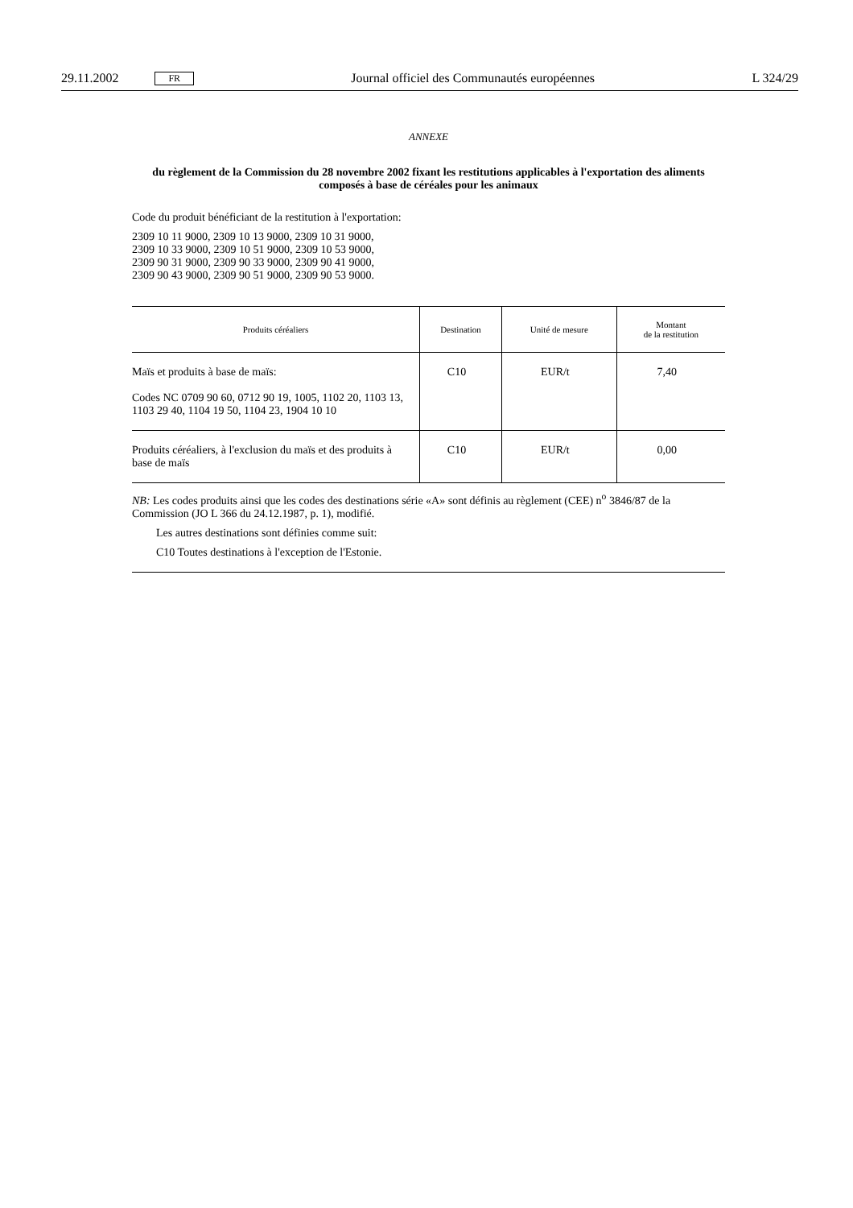29.11.2002 FR Journal officiel des Communautés européennes L 324/29
ANNEXE
du règlement de la Commission du 28 novembre 2002 fixant les restitutions applicables à l'exportation des aliments composés à base de céréales pour les animaux
Code du produit bénéficiant de la restitution à l'exportation:
2309 10 11 9000, 2309 10 13 9000, 2309 10 31 9000,
2309 10 33 9000, 2309 10 51 9000, 2309 10 53 9000,
2309 90 31 9000, 2309 90 33 9000, 2309 90 41 9000,
2309 90 43 9000, 2309 90 51 9000, 2309 90 53 9000.
| Produits céréaliers | Destination | Unité de mesure | Montant de la restitution |
| --- | --- | --- | --- |
| Maïs et produits à base de maïs: Codes NC 0709 90 60, 0712 90 19, 1005, 1102 20, 1103 13, 1103 29 40, 1104 19 50, 1104 23, 1904 10 10 | C10 | EUR/t | 7,40 |
| Produits céréaliers, à l'exclusion du maïs et des produits à base de maïs | C10 | EUR/t | 0,00 |
NB: Les codes produits ainsi que les codes des destinations série «A» sont définis au règlement (CEE) n<sup>o</sup> 3846/87 de la Commission (JO L 366 du 24.12.1987, p. 1), modifié.
Les autres destinations sont définies comme suit:
C10 Toutes destinations à l'exception de l'Estonie.